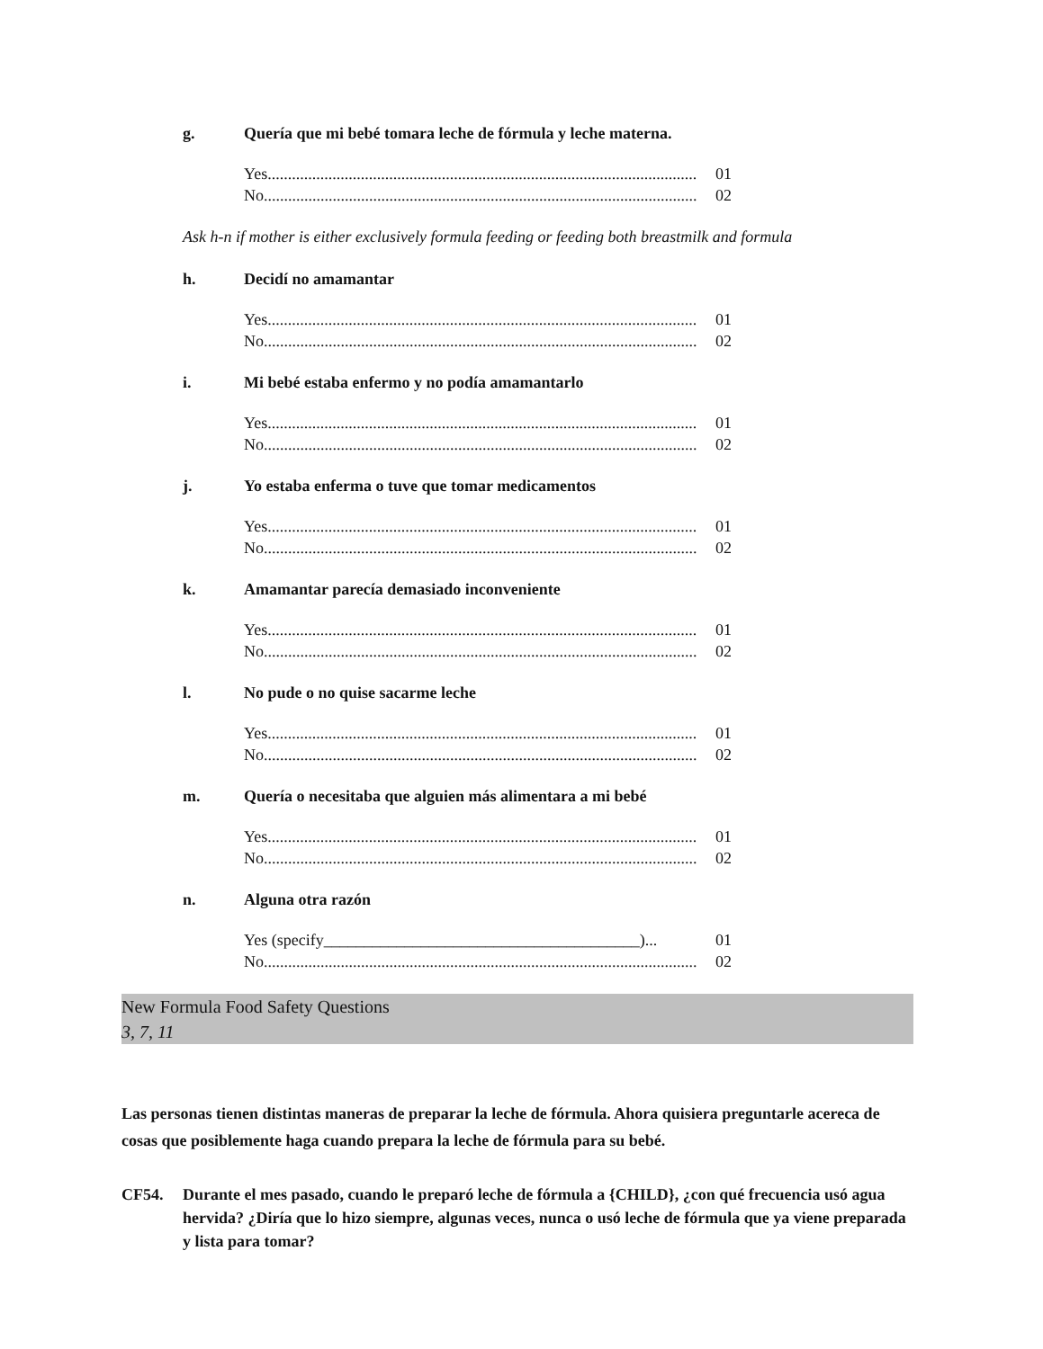g. Quería que mi bebé tomara leche de fórmula y leche materna.
Yes.......................................................................................................... 01
No........................................................................................................... 02
Ask h-n if mother is either exclusively formula feeding or feeding both breastmilk and formula
h. Decidí no amamantar
Yes.......................................................................................................... 01
No........................................................................................................... 02
i. Mi bebé estaba enfermo y no podía amamantarlo
Yes.......................................................................................................... 01
No........................................................................................................... 02
j. Yo estaba enferma o tuve que tomar medicamentos
Yes.......................................................................................................... 01
No........................................................................................................... 02
k. Amamantar parecía demasiado inconveniente
Yes.......................................................................................................... 01
No........................................................................................................... 02
l. No pude o no quise sacarme leche
Yes.......................................................................................................... 01
No........................................................................................................... 02
m. Quería o necesitaba que alguien más alimentara a mi bebé
Yes.......................................................................................................... 01
No........................................................................................................... 02
n. Alguna otra razón
Yes (specify_______________________________________)... 01
No........................................................................................................... 02
New Formula Food Safety Questions
3, 7, 11
Las personas tienen distintas maneras de preparar la leche de fórmula. Ahora quisiera preguntarle acereca de cosas que posiblemente haga cuando prepara la leche de fórmula para su bebé.
CF54. Durante el mes pasado, cuando le preparó leche de fórmula a {CHILD}, ¿con qué frecuencia usó agua hervida? ¿Diría que lo hizo siempre, algunas veces, nunca o usó leche de fórmula que ya viene preparada y lista para tomar?